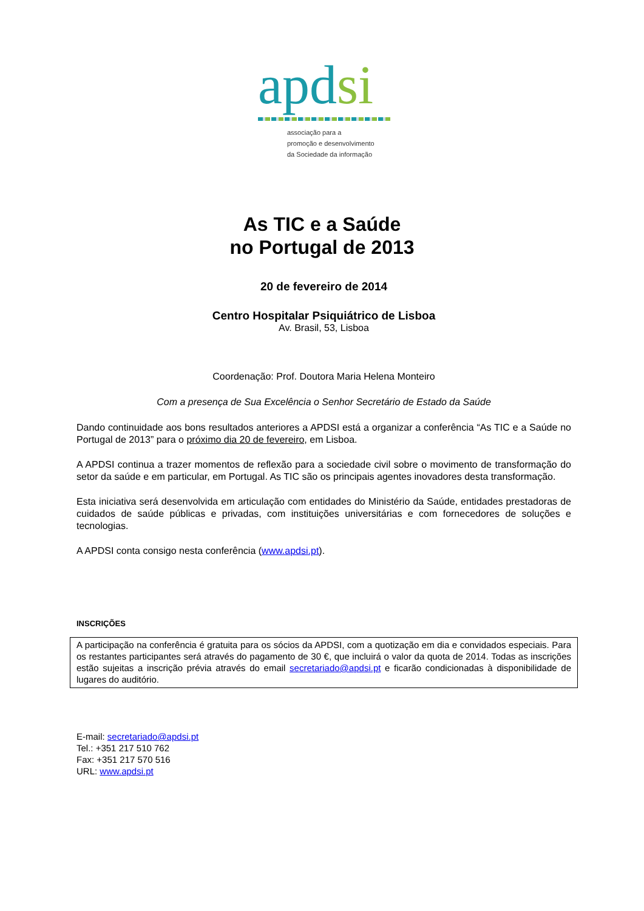apdsi
associação para a
promoção e desenvolvimento
da Sociedade da informação
As TIC e a Saúde
no Portugal de 2013
20 de fevereiro de 2014
Centro Hospitalar Psiquiátrico de Lisboa
Av. Brasil, 53, Lisboa
Coordenação: Prof. Doutora Maria Helena Monteiro
Com a presença de Sua Excelência o Senhor Secretário de Estado da Saúde
Dando continuidade aos bons resultados anteriores a APDSI está a organizar a conferência “As TIC e a Saúde no Portugal de 2013” para o próximo dia 20 de fevereiro, em Lisboa.
A APDSI continua a trazer momentos de reflexão para a sociedade civil sobre o movimento de transformação do setor da saúde e em particular, em Portugal. As TIC são os principais agentes inovadores desta transformação.
Esta iniciativa será desenvolvida em articulação com entidades do Ministério da Saúde, entidades prestadoras de cuidados de saúde públicas e privadas, com instituições universitárias e com fornecedores de soluções e tecnologias.
A APDSI conta consigo nesta conferência (www.apdsi.pt).
INSCRIÇÕES
A participação na conferência é gratuita para os sócios da APDSI, com a quotização em dia e convidados especiais. Para os restantes participantes será através do pagamento de 30 €, que incluirá o valor da quota de 2014. Todas as inscrições estão sujeitas a inscrição prévia através do email secretariado@apdsi.pt e ficarão condicionadas à disponibilidade de lugares do auditório.
E-mail: secretariado@apdsi.pt
Tel.: +351 217 510 762
Fax: +351 217 570 516
URL: www.apdsi.pt